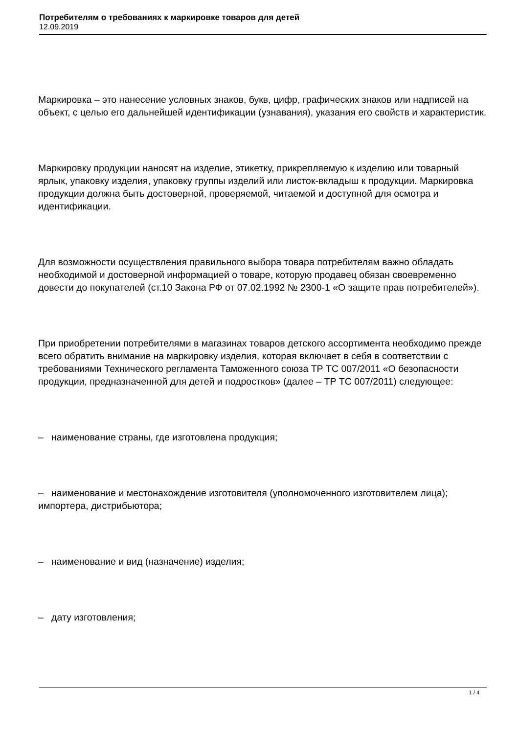Потребителям о требованиях к маркировке товаров для детей
12.09.2019
Маркировка – это нанесение условных знаков, букв, цифр, графических знаков или надписей на объект, с целью его дальнейшей идентификации (узнавания), указания его свойств и характеристик.
Маркировку продукции наносят на изделие, этикетку, прикрепляемую к изделию или товарный ярлык, упаковку изделия, упаковку группы изделий или листок-вкладыш к продукции. Маркировка продукции должна быть достоверной, проверяемой, читаемой и доступной для осмотра и идентификации.
Для возможности осуществления правильного выбора товара потребителям важно обладать необходимой и достоверной информацией о товаре, которую продавец обязан своевременно довести до покупателей (ст.10 Закона РФ от 07.02.1992 № 2300-1 «О защите прав потребителей»).
При приобретении потребителями в магазинах товаров детского ассортимента необходимо прежде всего обратить внимание на маркировку изделия, которая включает в себя в соответствии с требованиями Технического регламента Таможенного союза ТР ТС 007/2011 «О безопасности продукции, предназначенной для детей и подростков» (далее – ТР ТС 007/2011) следующее:
– наименование страны, где изготовлена продукция;
– наименование и местонахождение изготовителя (уполномоченного изготовителем лица); импортера, дистрибьютора;
– наименование и вид (назначение) изделия;
– дату изготовления;
1 / 4